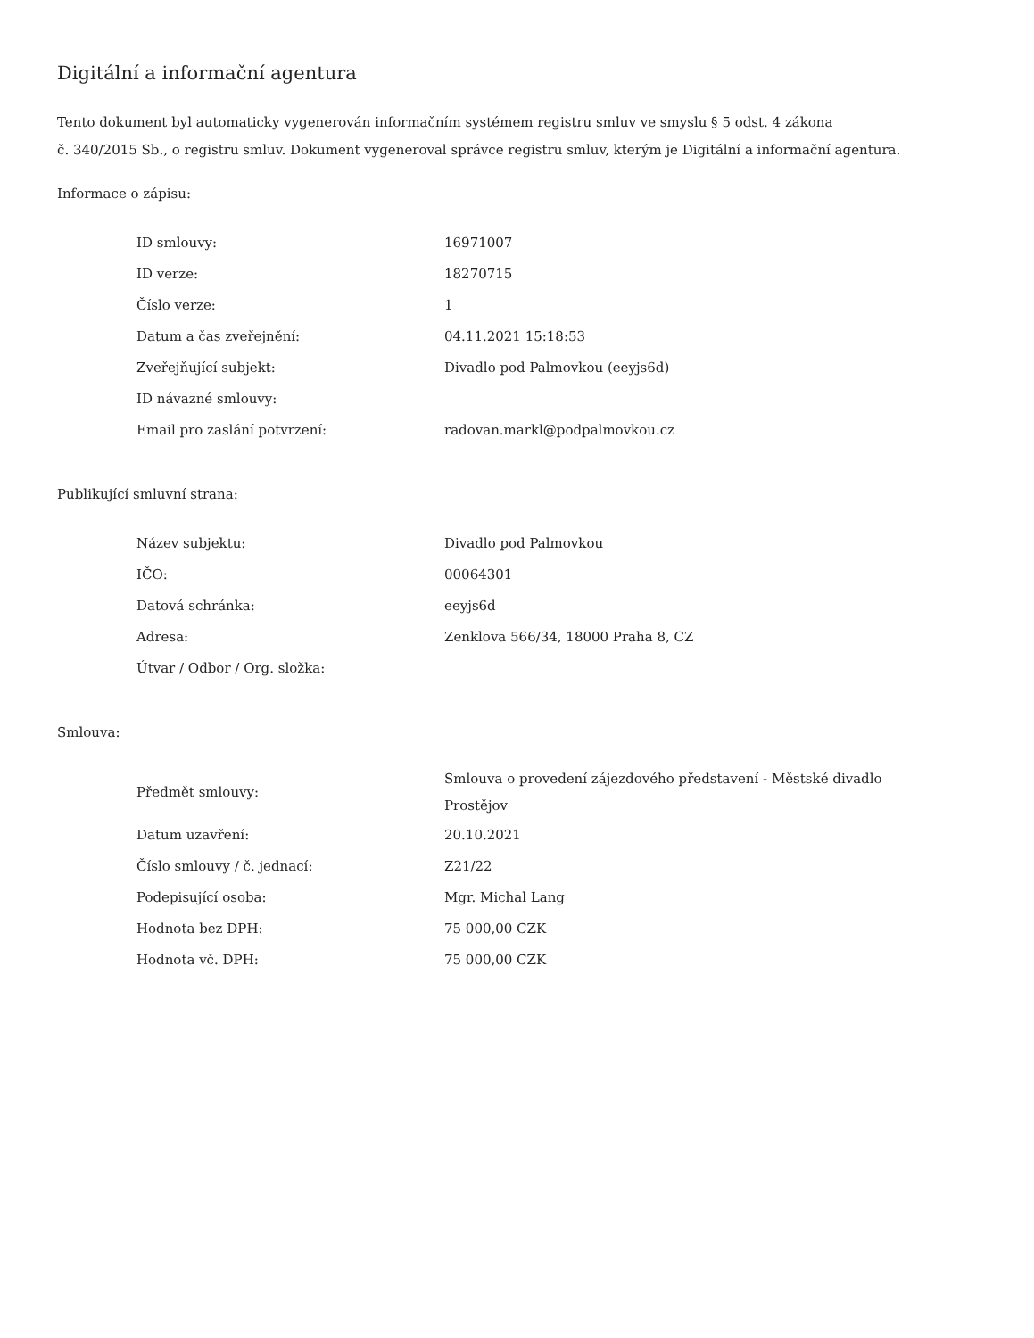Digitální a informační agentura
Tento dokument byl automaticky vygenerován informačním systémem registru smluv ve smyslu § 5 odst. 4 zákona
č. 340/2015 Sb., o registru smluv. Dokument vygeneroval správce registru smluv, kterým je Digitální a informační agentura.
Informace o zápisu:
| ID smlouvy: | 16971007 |
| ID verze: | 18270715 |
| Číslo verze: | 1 |
| Datum a čas zveřejnění: | 04.11.2021 15:18:53 |
| Zveřejňující subjekt: | Divadlo pod Palmovkou (eeyjs6d) |
| ID návazné smlouvy: | |
| Email pro zaslání potvrzení: | radovan.markl@podpalmovkou.cz |
Publikující smluvní strana:
| Název subjektu: | Divadlo pod Palmovkou |
| IČO: | 00064301 |
| Datová schránka: | eeyjs6d |
| Adresa: | Zenklova 566/34, 18000 Praha 8, CZ |
| Útvar / Odbor / Org. složka: | |
Smlouva:
| Předmět smlouvy: | Smlouva o provedení zájezdového představení - Městské divadlo Prostějov |
| Datum uzavření: | 20.10.2021 |
| Číslo smlouvy / č. jednací: | Z21/22 |
| Podepisující osoba: | Mgr. Michal Lang |
| Hodnota bez DPH: | 75 000,00 CZK |
| Hodnota vč. DPH: | 75 000,00 CZK |